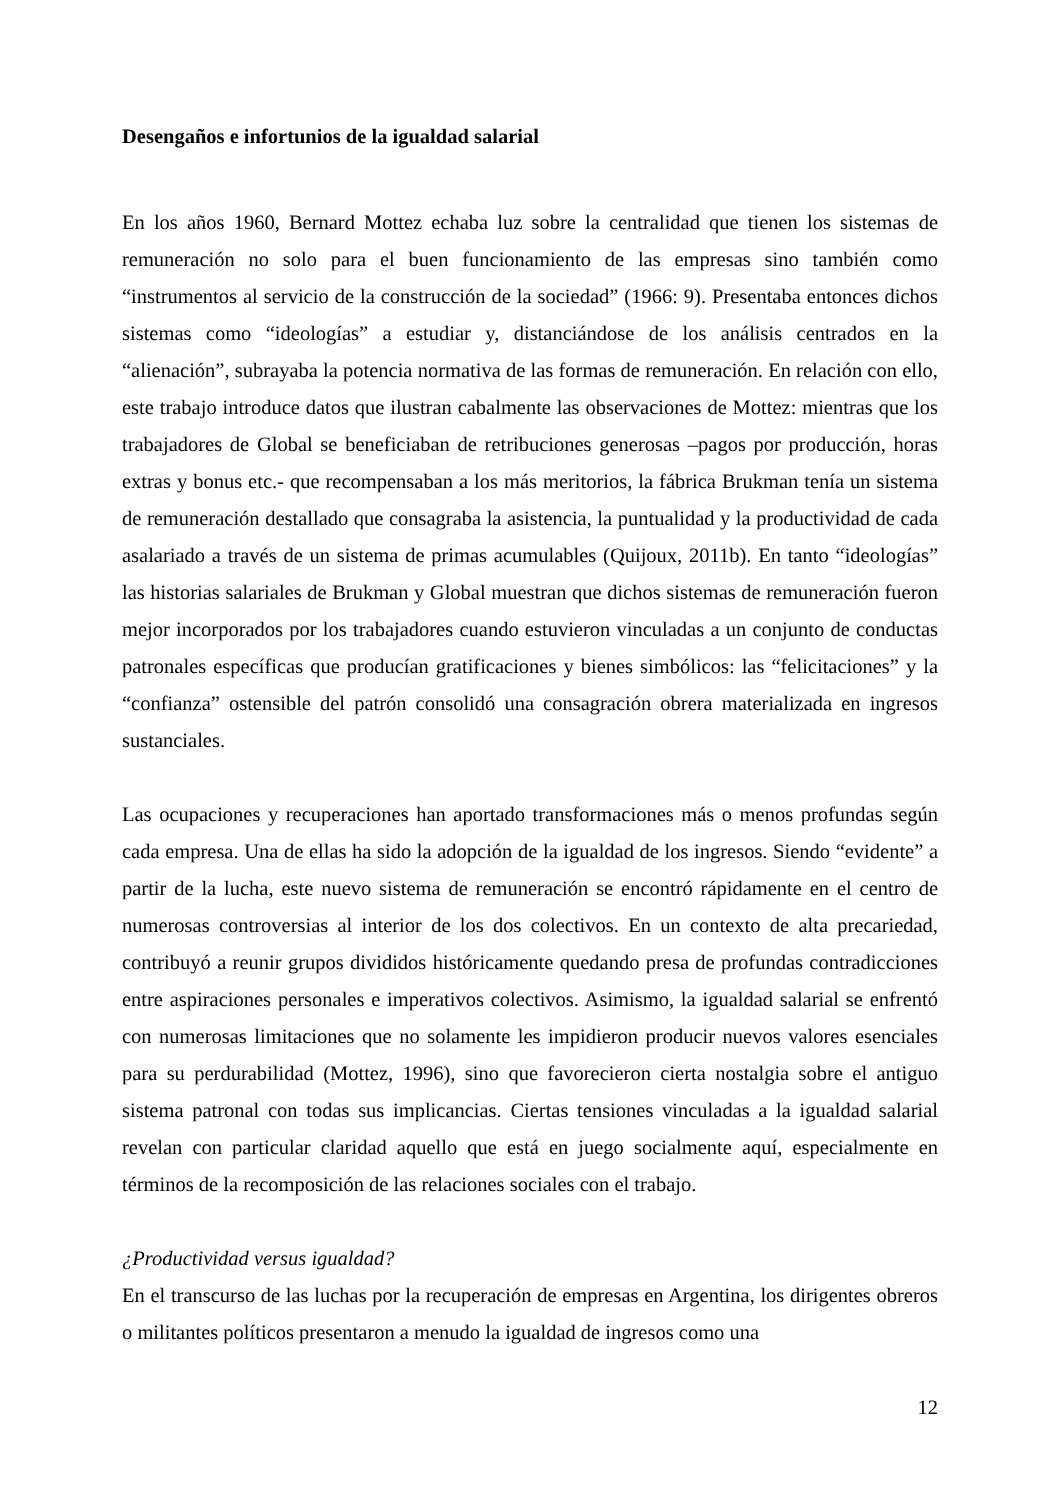Desengaños e infortunios de la igualdad salarial
En los años 1960, Bernard Mottez echaba luz sobre la centralidad que tienen los sistemas de remuneración no solo para el buen funcionamiento de las empresas sino también como “instrumentos al servicio de la construcción de la sociedad” (1966: 9). Presentaba entonces dichos sistemas como “ideologías” a estudiar y, distanciándose de los análisis centrados en la “alienación”, subrayaba la potencia normativa de las formas de remuneración. En relación con ello, este trabajo introduce datos que ilustran cabalmente las observaciones de Mottez: mientras que los trabajadores de Global se beneficiaban de retribuciones generosas –pagos por producción, horas extras y bonus etc.- que recompensaban a los más meritorios, la fábrica Brukman tenía un sistema de remuneración destallado que consagraba la asistencia, la puntualidad y la productividad de cada asalariado a través de un sistema de primas acumulables (Quijoux, 2011b). En tanto “ideologías” las historias salariales de Brukman y Global muestran que dichos sistemas de remuneración fueron mejor incorporados por los trabajadores cuando estuvieron vinculadas a un conjunto de conductas patronales específicas que producían gratificaciones y bienes simbólicos: las “felicitaciones” y la “confianza” ostensible del patrón consolidó una consagración obrera materializada en ingresos sustanciales.
Las ocupaciones y recuperaciones han aportado transformaciones más o menos profundas según cada empresa. Una de ellas ha sido la adopción de la igualdad de los ingresos. Siendo “evidente” a partir de la lucha, este nuevo sistema de remuneración se encontró rápidamente en el centro de numerosas controversias al interior de los dos colectivos. En un contexto de alta precariedad, contribuyó a reunir grupos divididos históricamente quedando presa de profundas contradicciones entre aspiraciones personales e imperativos colectivos. Asimismo, la igualdad salarial se enfrentó con numerosas limitaciones que no solamente les impidieron producir nuevos valores esenciales para su perdurabilidad (Mottez, 1996), sino que favorecieron cierta nostalgia sobre el antiguo sistema patronal con todas sus implicancias. Ciertas tensiones vinculadas a la igualdad salarial revelan con particular claridad aquello que está en juego socialmente aquí, especialmente en términos de la recomposición de las relaciones sociales con el trabajo.
¿Productividad versus igualdad?
En el transcurso de las luchas por la recuperación de empresas en Argentina, los dirigentes obreros o militantes políticos presentaron a menudo la igualdad de ingresos como una
12